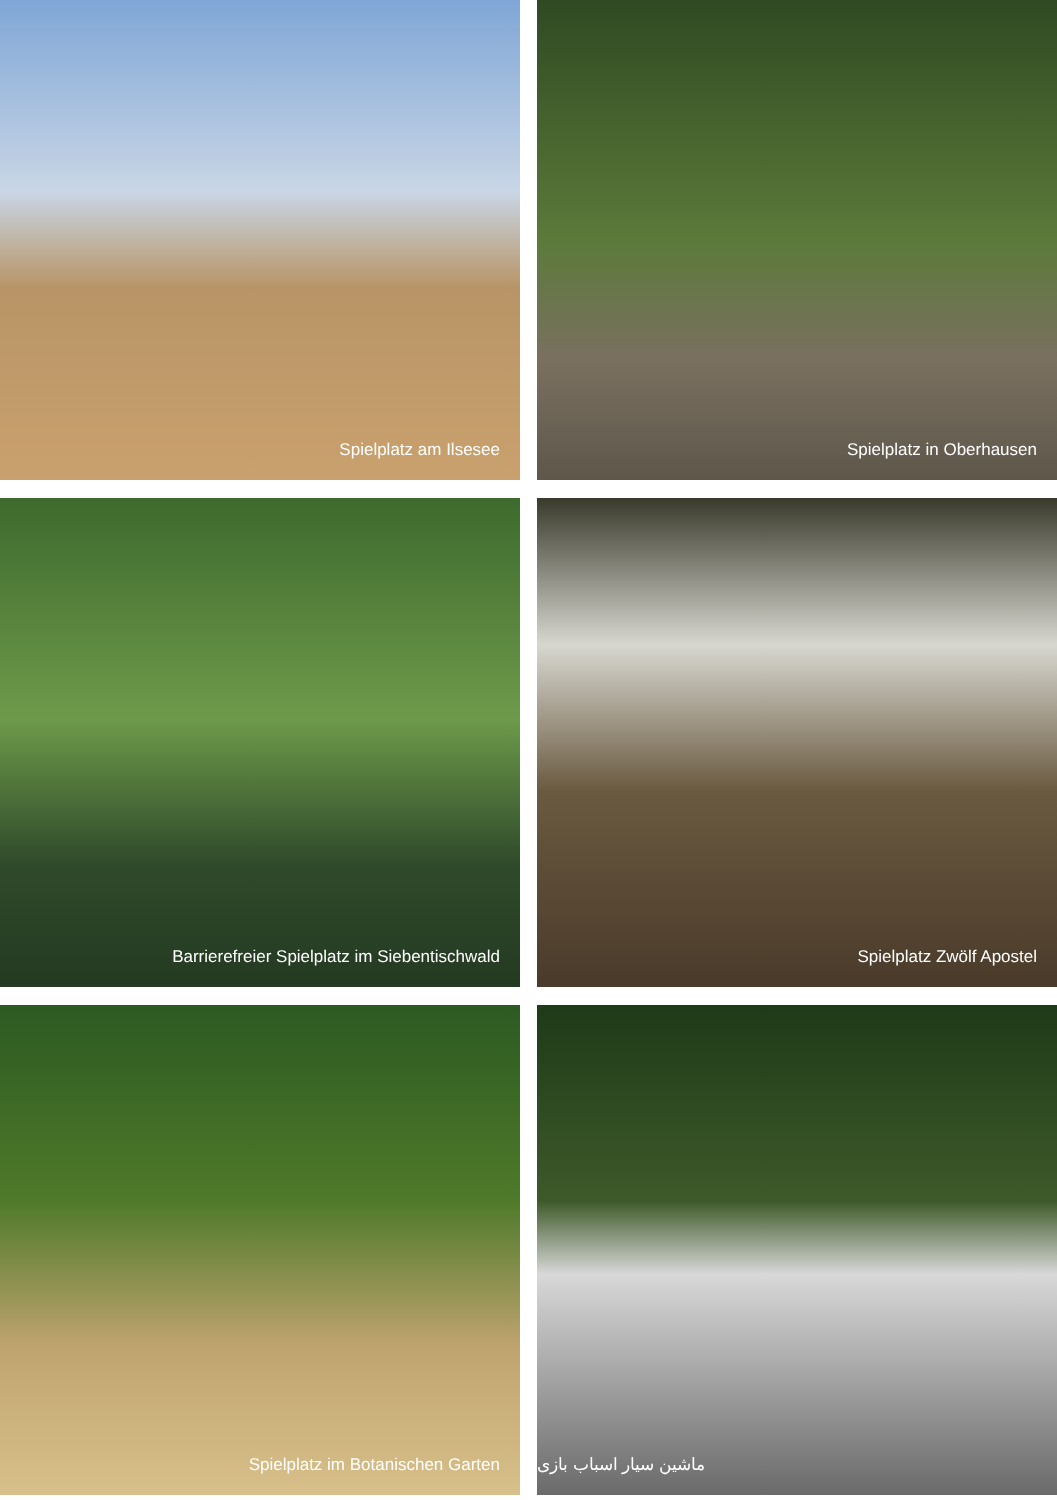Spielplatz am Ilsesee
Spielplatz in Oberhausen
Barrierefreier Spielplatz im Siebentischwald
Spielplatz Zwölf Apostel
Spielplatz im Botanischen Garten
ماشین سیار اسباب بازی